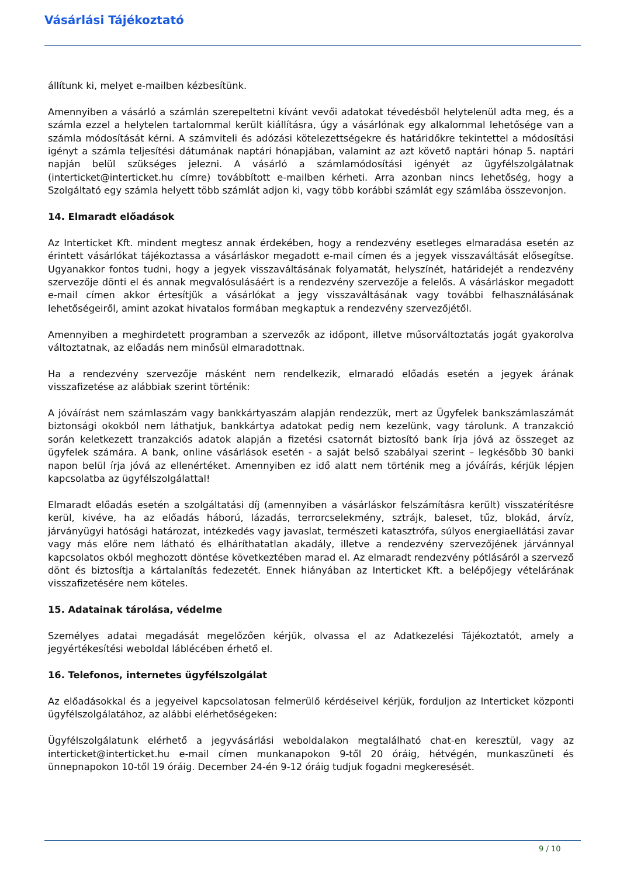Vásárlási Tájékoztató
állítunk ki, melyet e-mailben kézbesítünk.
Amennyiben a vásárló a számlán szerepeltetni kívánt vevői adatokat tévedésből helytelenül adta meg, és a számla ezzel a helytelen tartalommal került kiállításra, úgy a vásárlónak egy alkalommal lehetősége van a számla módosítását kérni. A számviteli és adózási kötelezettségekre és határidőkre tekintettel a módosítási igényt a számla teljesítési dátumának naptári hónapjában, valamint az azt követő naptári hónap 5. naptári napján belül szükséges jelezni. A vásárló a számlamódosítási igényét az ügyfélszolgálatnak (interticket@interticket.hu címre) továbbított e-mailben kérheti. Arra azonban nincs lehetőség, hogy a Szolgáltató egy számla helyett több számlát adjon ki, vagy több korábbi számlát egy számlába összevonjon.
14. Elmaradt előadások
Az Interticket Kft. mindent megtesz annak érdekében, hogy a rendezvény esetleges elmaradása esetén az érintett vásárlókat tájékoztassa a vásárláskor megadott e-mail címen és a jegyek visszaváltását elősegítse. Ugyanakkor fontos tudni, hogy a jegyek visszaváltásának folyamatát, helyszínét, határidejét a rendezvény szervezője dönti el és annak megvalósulásáért is a rendezvény szervezője a felelős. A vásárláskor megadott e-mail címen akkor értesítjük a vásárlókat a jegy visszaváltásának vagy további felhasználásának lehetőségeiről, amint azokat hivatalos formában megkaptuk a rendezvény szervezőjétől.
Amennyiben a meghirdetett programban a szervezők az időpont, illetve műsorváltoztatás jogát gyakorolva változtatnak, az előadás nem minősül elmaradottnak.
Ha a rendezvény szervezője másként nem rendelkezik, elmaradó előadás esetén a jegyek árának visszafizetése az alábbiak szerint történik:
A jóváírást nem számlaszám vagy bankkártyaszám alapján rendezzük, mert az Ügyfelek bankszámlaszámát biztonsági okokból nem láthatjuk, bankkártya adatokat pedig nem kezelünk, vagy tárolunk. A tranzakció során keletkezett tranzakciós adatok alapján a fizetési csatornát biztosító bank írja jóvá az összeget az ügyfelek számára. A bank, online vásárlások esetén - a saját belső szabályai szerint – legkésőbb 30 banki napon belül írja jóvá az ellenértéket. Amennyiben ez idő alatt nem történik meg a jóváírás, kérjük lépjen kapcsolatba az ügyfélszolgálattal!
Elmaradt előadás esetén a szolgáltatási díj (amennyiben a vásárláskor felszámításra került) visszatérítésre kerül, kivéve, ha az előadás háború, lázadás, terrorcselekmény, sztrájk, baleset, tűz, blokád, árvíz, járványügyi hatósági határozat, intézkedés vagy javaslat, természeti katasztrófa, súlyos energiaellátási zavar vagy más előre nem látható és elháríthatatlan akadály, illetve a rendezvény szervezőjének járvánnyal kapcsolatos okból meghozott döntése következtében marad el. Az elmaradt rendezvény pótlásáról a szervező dönt és biztosítja a kártalanítás fedezetét. Ennek hiányában az Interticket Kft. a belépőjegy vételárának visszafizetésére nem köteles.
15. Adatainak tárolása, védelme
Személyes adatai megadását megelőzően kérjük, olvassa el az Adatkezelési Tájékoztatót, amely a jegyértékesítési weboldal láblécében érhető el.
16. Telefonos, internetes ügyfélszolgálat
Az előadásokkal és a jegyeivel kapcsolatosan felmerülő kérdéseivel kérjük, forduljon az Interticket központi ügyfélszolgálatához, az alábbi elérhetőségeken:
Ügyfélszolgálatunk elérhető a jegyvásárlási weboldalakon megtalálható chat-en keresztül, vagy az interticket@interticket.hu e-mail címen munkanapokon 9-től 20 óráig, hétvégén, munkaszüneti és ünnepnapokon 10-től 19 óráig. December 24-én 9-12 óráig tudjuk fogadni megkeresését.
9 / 10